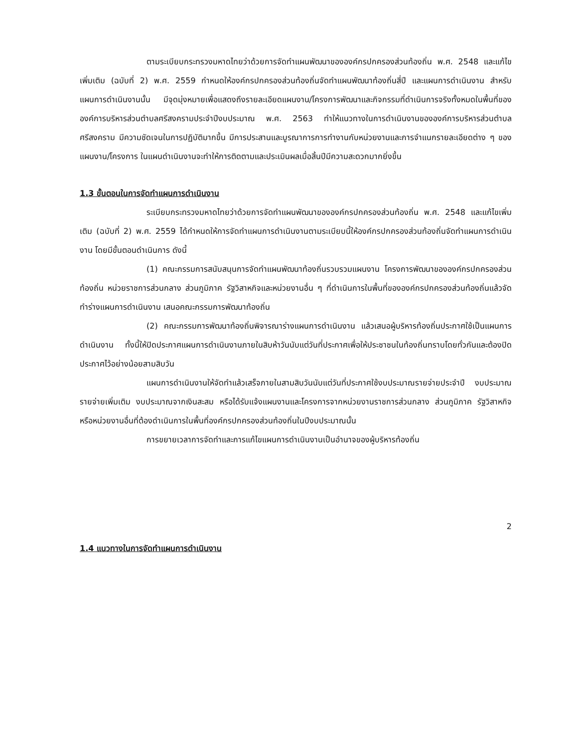ตามระเบียบกระทรวงมหาดไทยว่าด้วยการจัดทำแผนพัฒนาขององค์กรปกครองส่วนท้องถิ่น พ.ศ. 2548 และแก้ไขเพิ่มเติม (ฉบับที่ 2) พ.ศ. 2559 กำหนดให้องค์กรปกครองส่วนท้องถิ่นจัดทำแผนพัฒนาท้องถิ่นสี่ปี และแผนการดำเนินงาน สำหรับแผนการดำเนินงานนั้น มีจุดมุ่งหมายเพื่อแสดงถึงรายละเอียดแผนงาน/โครงการพัฒนาและกิจกรรมที่ดำเนินการจริงทั้งหมดในพื้นที่ขององค์การบริหารส่วนตำบลศรีสงครามประจำปีงบประมาณ พ.ศ. 2563 ทำให้แนวทางในการดำเนินงานขององค์การบริหารส่วนตำบลศรีสงคราม มีความชัดเจนในการปฏิบัติมากขึ้น มีการประสานและบูรณาการการทำงานกับหน่วยงานและการจำแนกรายละเอียดต่าง ๆ ของแผนงาน/โครงการ ในแผนดำเนินงานจะทำให้การติดตามและประเมินผลเมื่อสิ้นปีมีความสะดวกมากยิ่งขึ้น
1.3 ขั้นตอนในการจัดทำแผนการดำเนินงาน
ระเบียบกระทรวงมหาดไทยว่าด้วยการจัดทำแผนพัฒนาขององค์กรปกครองส่วนท้องถิ่น พ.ศ. 2548 และแก้ไขเพิ่มเติม (ฉบับที่ 2) พ.ศ. 2559 ได้กำหนดให้การจัดทำแผนการดำเนินงานตามระเบียบนี้ให้องค์กรปกครองส่วนท้องถิ่นจัดทำแผนการดำเนินงาน โดยมีขั้นตอนดำเนินการ ดังนี้
(1) คณะกรรมการสนับสนุนการจัดทำแผนพัฒนาท้องถิ่นรวบรวมแผนงาน โครงการพัฒนาขององค์กรปกครองส่วนท้องถิ่น หน่วยราชการส่วนกลาง ส่วนภูมิภาค รัฐวิสาหกิจและหน่วยงานอื่น ๆ ที่ดำเนินการในพื้นที่ขององค์กรปกครองส่วนท้องถิ่นแล้วจัดทำร่างแผนการดำเนินงาน เสนอคณะกรรมการพัฒนาท้องถิ่น
(2) คณะกรรมการพัฒนาท้องถิ่นพิจารณาร่างแผนการดำเนินงาน แล้วเสนอผู้บริหารท้องถิ่นประกาศใช้เป็นแผนการดำเนินงาน ทั้งนี้ให้ปิดประกาศแผนการดำเนินงานภายในสิบห้าวันนับแต่วันที่ประกาศเพื่อให้ประชาชนในท้องถิ่นทราบโดยทั่วกันและต้องปิดประกาศไว้อย่างน้อยสามสิบวัน
แผนการดำเนินงานให้จัดทำแล้วเสร็จภายในสามสิบวันนับแต่วันที่ประกาศใช้งบประมาณรายจ่ายประจำปี งบประมาณรายจ่ายเพิ่มเติม งบประมาณจากเงินสะสม หรือได้รับแจ้งแผนงานและโครงการจากหน่วยงานราชการส่วนกลาง ส่วนภูมิภาค รัฐวิสาหกิจหรือหน่วยงานอื่นที่ต้องดำเนินการในพื้นที่องค์กรปกครองส่วนท้องถิ่นในปีงบประมาณนั้น
การขยายเวลาการจัดทำและการแก้ไขแผนการดำเนินงานเป็นอำนาจของผู้บริหารท้องถิ่น
2
1.4 แนวทางในการจัดทำแผนการดำเนินงาน